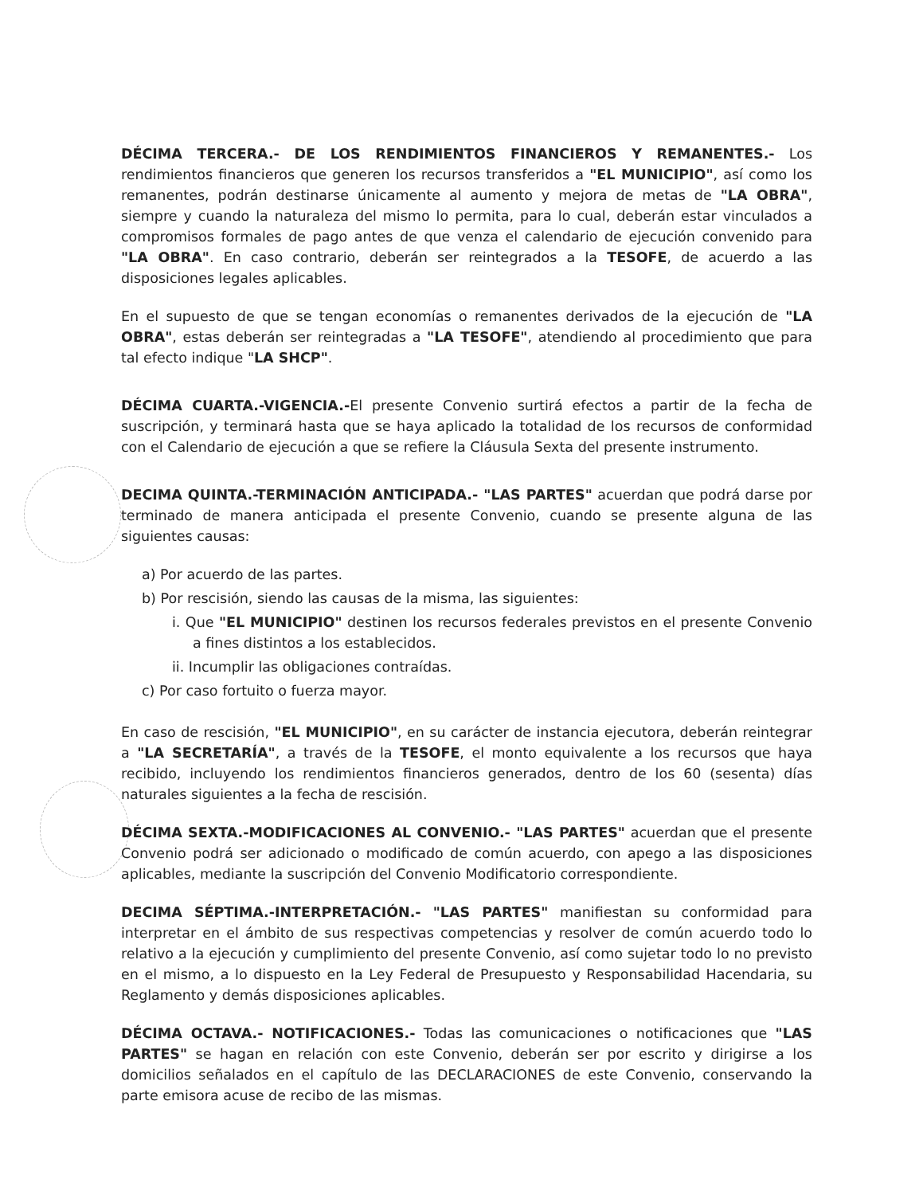DÉCIMA TERCERA.- DE LOS RENDIMIENTOS FINANCIEROS Y REMANENTES.- Los rendimientos financieros que generen los recursos transferidos a "EL MUNICIPIO", así como los remanentes, podrán destinarse únicamente al aumento y mejora de metas de "LA OBRA", siempre y cuando la naturaleza del mismo lo permita, para lo cual, deberán estar vinculados a compromisos formales de pago antes de que venza el calendario de ejecución convenido para "LA OBRA". En caso contrario, deberán ser reintegrados a la TESOFE, de acuerdo a las disposiciones legales aplicables.
En el supuesto de que se tengan economías o remanentes derivados de la ejecución de "LA OBRA", estas deberán ser reintegradas a "LA TESOFE", atendiendo al procedimiento que para tal efecto indique "LA SHCP".
DÉCIMA CUARTA.-VIGENCIA.-El presente Convenio surtirá efectos a partir de la fecha de suscripción, y terminará hasta que se haya aplicado la totalidad de los recursos de conformidad con el Calendario de ejecución a que se refiere la Cláusula Sexta del presente instrumento.
DECIMA QUINTA.-TERMINACIÓN ANTICIPADA.- "LAS PARTES" acuerdan que podrá darse por terminado de manera anticipada el presente Convenio, cuando se presente alguna de las siguientes causas:
a) Por acuerdo de las partes.
b) Por rescisión, siendo las causas de la misma, las siguientes:
i. Que "EL MUNICIPIO" destinen los recursos federales previstos en el presente Convenio a fines distintos a los establecidos.
ii. Incumplir las obligaciones contraídas.
c) Por caso fortuito o fuerza mayor.
En caso de rescisión, "EL MUNICIPIO", en su carácter de instancia ejecutora, deberán reintegrar a "LA SECRETARÍA", a través de la TESOFE, el monto equivalente a los recursos que haya recibido, incluyendo los rendimientos financieros generados, dentro de los 60 (sesenta) días naturales siguientes a la fecha de rescisión.
DÉCIMA SEXTA.-MODIFICACIONES AL CONVENIO.- "LAS PARTES" acuerdan que el presente Convenio podrá ser adicionado o modificado de común acuerdo, con apego a las disposiciones aplicables, mediante la suscripción del Convenio Modificatorio correspondiente.
DECIMA SÉPTIMA.-INTERPRETACIÓN.- "LAS PARTES" manifiestan su conformidad para interpretar en el ámbito de sus respectivas competencias y resolver de común acuerdo todo lo relativo a la ejecución y cumplimiento del presente Convenio, así como sujetar todo lo no previsto en el mismo, a lo dispuesto en la Ley Federal de Presupuesto y Responsabilidad Hacendaria, su Reglamento y demás disposiciones aplicables.
DÉCIMA OCTAVA.- NOTIFICACIONES.- Todas las comunicaciones o notificaciones que "LAS PARTES" se hagan en relación con este Convenio, deberán ser por escrito y dirigirse a los domicilios señalados en el capítulo de las DECLARACIONES de este Convenio, conservando la parte emisora acuse de recibo de las mismas.